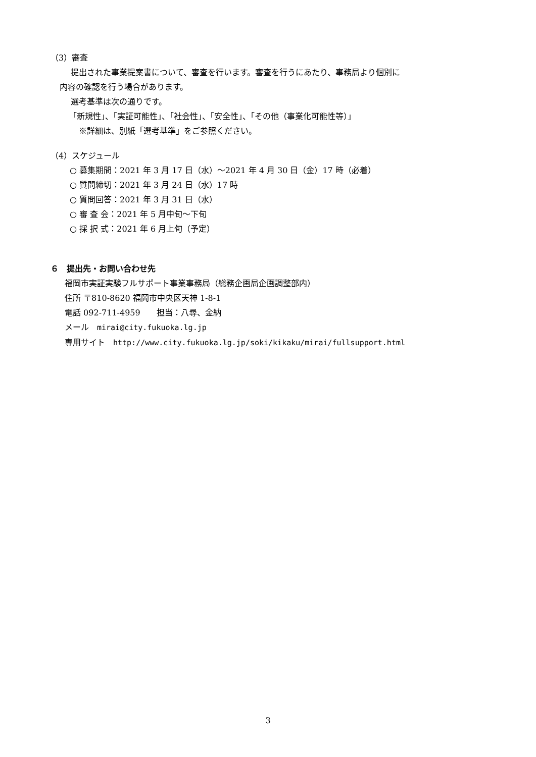（3）審査
提出された事業提案書について、審査を行います。審査を行うにあたり、事務局より個別に
内容の確認を行う場合があります。
選考基準は次の通りです。
「新規性」、「実証可能性」、「社会性」、「安全性」、「その他（事業化可能性等）」
※詳細は、別紙「選考基準」をご参照ください。
（4）スケジュール
○ 募集期間：2021 年 3 月 17 日（水）～2021 年 4 月 30 日（金）17 時（必着）
○ 質問締切：2021 年 3 月 24 日（水）17 時
○ 質問回答：2021 年 3 月 31 日（水）
○ 審 査 会：2021 年 5 月中旬～下旬
○ 採 択 式：2021 年 6 月上旬（予定）
６　提出先・お問い合わせ先
福岡市実証実験フルサポート事業事務局（総務企画局企画調整部内）
住所 〒810-8620 福岡市中央区天神 1-8-1
電話 092-711-4959　　担当：八尋、金納
メール　mirai@city.fukuoka.lg.jp
専用サイト　http://www.city.fukuoka.lg.jp/soki/kikaku/mirai/fullsupport.html
3